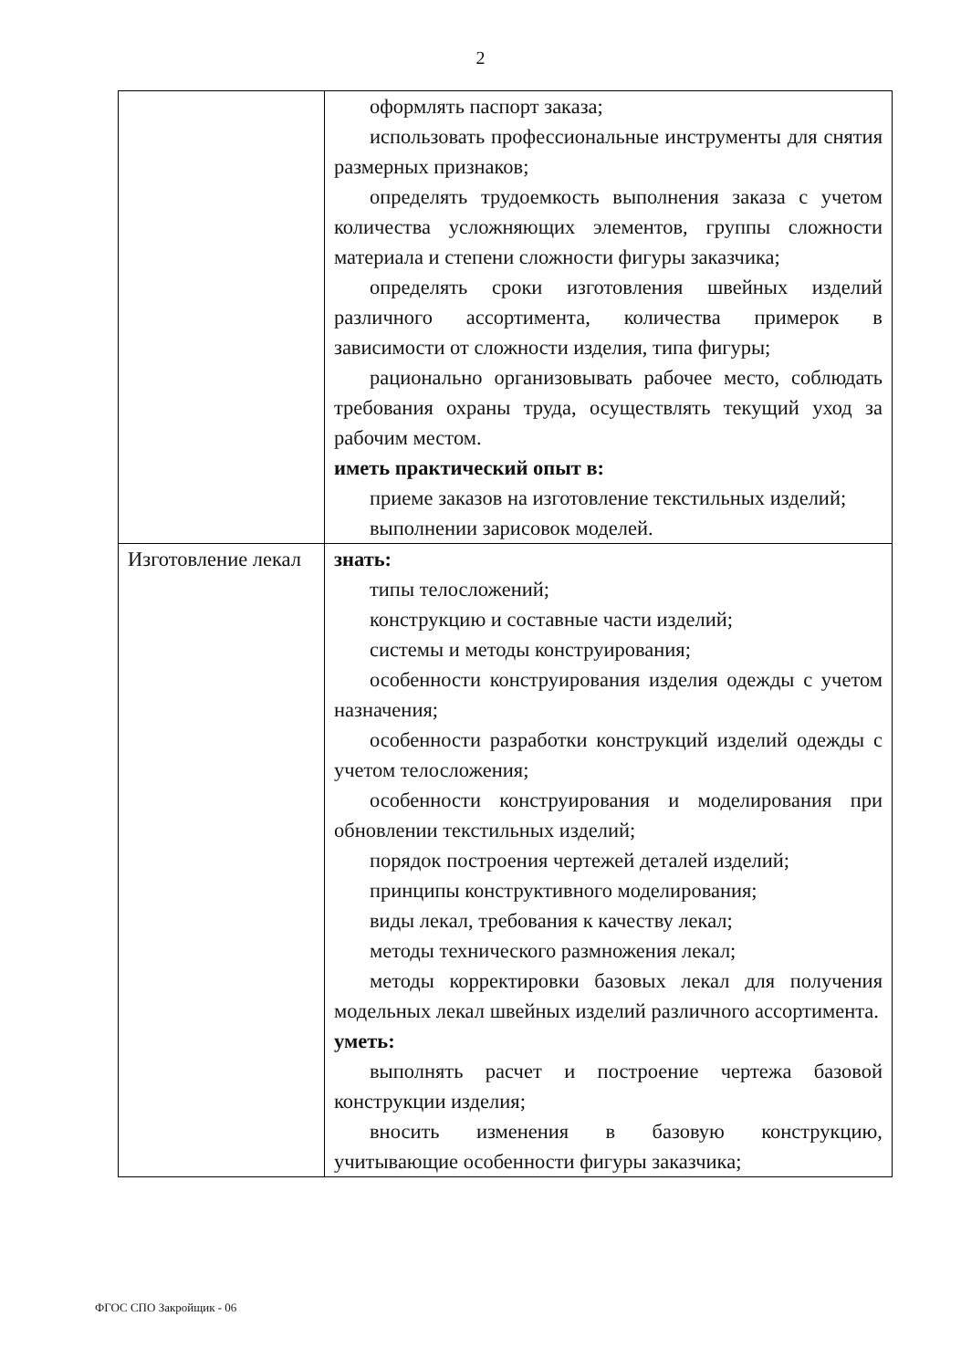2
| | оформлять паспорт заказа; использовать профессиональные инструменты для снятия размерных признаков; определять трудоемкость выполнения заказа с учетом количества усложняющих элементов, группы сложности материала и степени сложности фигуры заказчика; определять сроки изготовления швейных изделий различного ассортимента, количества примерок в зависимости от сложности изделия, типа фигуры; рационально организовывать рабочее место, соблюдать требования охраны труда, осуществлять текущий уход за рабочим местом. иметь практический опыт в: приеме заказов на изготовление текстильных изделий; выполнении зарисовок моделей. |
| Изготовление лекал | знать: типы телосложений; конструкцию и составные части изделий; системы и методы конструирования; особенности конструирования изделия одежды с учетом назначения; особенности разработки конструкций изделий одежды с учетом телосложения; особенности конструирования и моделирования при обновлении текстильных изделий; порядок построения чертежей деталей изделий; принципы конструктивного моделирования; виды лекал, требования к качеству лекал; методы технического размножения лекал; методы корректировки базовых лекал для получения модельных лекал швейных изделий различного ассортимента. уметь: выполнять расчет и построение чертежа базовой конструкции изделия; вносить изменения в базовую конструкцию, учитывающие особенности фигуры заказчика; |
ФГОС СПО Закройщик - 06